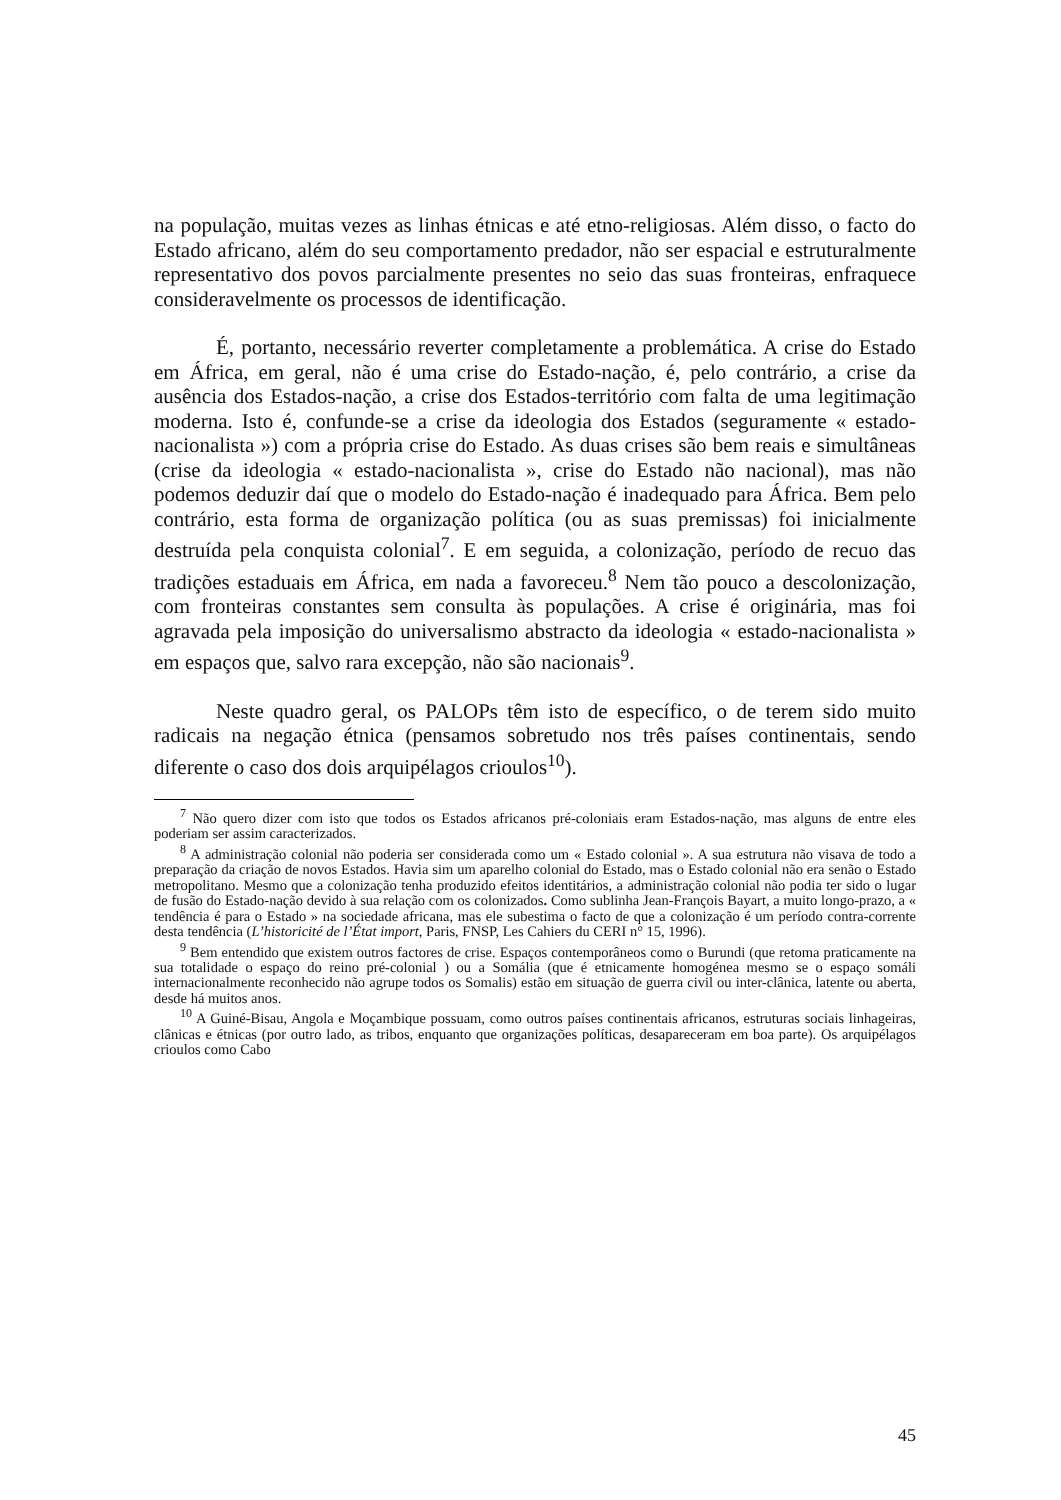na população, muitas vezes as linhas étnicas e até etno-religiosas. Além disso, o facto do Estado africano, além do seu comportamento predador, não ser espacial e estruturalmente representativo dos povos parcialmente presentes no seio das suas fronteiras, enfraquece consideravelmente os processos de identificação.
É, portanto, necessário reverter completamente a problemática. A crise do Estado em África, em geral, não é uma crise do Estado-nação, é, pelo contrário, a crise da ausência dos Estados-nação, a crise dos Estados-território com falta de uma legitimação moderna. Isto é, confunde-se a crise da ideologia dos Estados (seguramente « estado-nacionalista ») com a própria crise do Estado. As duas crises são bem reais e simultâneas (crise da ideologia « estado-nacionalista », crise do Estado não nacional), mas não podemos deduzir daí que o modelo do Estado-nação é inadequado para África. Bem pelo contrário, esta forma de organização política (ou as suas premissas) foi inicialmente destruída pela conquista colonial<sup>7</sup>. E em seguida, a colonização, período de recuo das tradições estaduais em África, em nada a favoreceu.<sup>8</sup> Nem tão pouco a descolonização, com fronteiras constantes sem consulta às populações. A crise é originária, mas foi agravada pela imposição do universalismo abstracto da ideologia « estado-nacionalista » em espaços que, salvo rara excepção, não são nacionais<sup>9</sup>.
Neste quadro geral, os PALOPs têm isto de específico, o de terem sido muito radicais na negação étnica (pensamos sobretudo nos três países continentais, sendo diferente o caso dos dois arquipélagos crioulos<sup>10</sup>).
<sup>7</sup> Não quero dizer com isto que todos os Estados africanos pré-coloniais eram Estados-nação, mas alguns de entre eles poderiam ser assim caracterizados.
<sup>8</sup> A administração colonial não poderia ser considerada como um « Estado colonial ». A sua estrutura não visava de todo a preparação da criação de novos Estados. Havia sim um aparelho colonial do Estado, mas o Estado colonial não era senão o Estado metropolitano. Mesmo que a colonização tenha produzido efeitos identitários, a administração colonial não podia ter sido o lugar de fusão do Estado-nação devido à sua relação com os colonizados. Como sublinha Jean-François Bayart, a muito longo-prazo, a « tendência é para o Estado » na sociedade africana, mas ele subestima o facto de que a colonização é um período contra-corrente desta tendência (L’historicité de l’État import, Paris, FNSP, Les Cahiers du CERI n° 15, 1996).
<sup>9</sup> Bem entendido que existem outros factores de crise. Espaços contemporâneos como o Burundi (que retoma praticamente na sua totalidade o espaço do reino pré-colonial ) ou a Somália (que é etnicamente homogénea mesmo se o espaço somáli internacionalmente reconhecido não agrupe todos os Somalis) estão em situação de guerra civil ou inter-clânica, latente ou aberta, desde há muitos anos.
<sup>10</sup> A Guiné-Bisau, Angola e Moçambique possuam, como outros países continentais africanos, estruturas sociais linhageiras, clânicas e étnicas (por outro lado, as tribos, enquanto que organizações políticas, desapareceram em boa parte). Os arquipélagos crioulos como Cabo
45